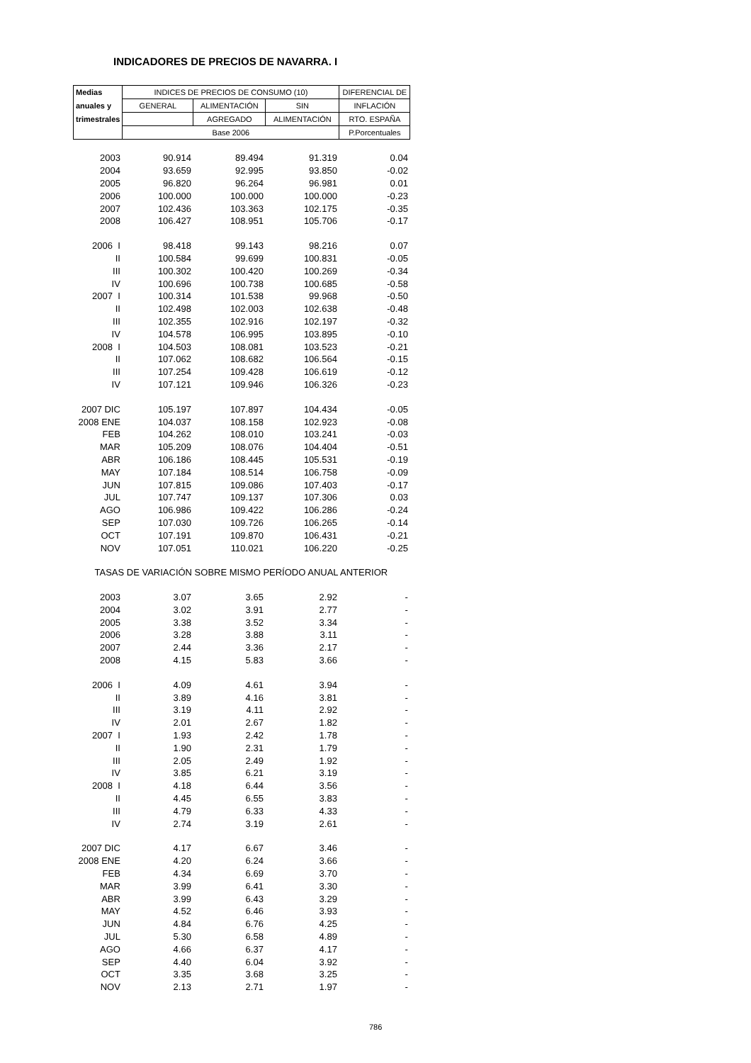INDICADORES DE PRECIOS DE NAVARRA. I
| Medias | INDICES DE PRECIOS DE CONSUMO (10) | | | DIFERENCIAL DE |
| --- | --- | --- | --- | --- |
| anuales y | GENERAL | ALIMENTACIÓN | SIN | INFLACIÓN |
| trimestrales | | AGREGADO | ALIMENTACIÓN | RTO. ESPAÑA |
| | Base 2006 | | | P.Porcentuales |
| 2003 | 90.914 | 89.494 | 91.319 | 0.04 |
| 2004 | 93.659 | 92.995 | 93.850 | -0.02 |
| 2005 | 96.820 | 96.264 | 96.981 | 0.01 |
| 2006 | 100.000 | 100.000 | 100.000 | -0.23 |
| 2007 | 102.436 | 103.363 | 102.175 | -0.35 |
| 2008 | 106.427 | 108.951 | 105.706 | -0.17 |
| 2006 I | 98.418 | 99.143 | 98.216 | 0.07 |
| II | 100.584 | 99.699 | 100.831 | -0.05 |
| III | 100.302 | 100.420 | 100.269 | -0.34 |
| IV | 100.696 | 100.738 | 100.685 | -0.58 |
| 2007 I | 100.314 | 101.538 | 99.968 | -0.50 |
| II | 102.498 | 102.003 | 102.638 | -0.48 |
| III | 102.355 | 102.916 | 102.197 | -0.32 |
| IV | 104.578 | 106.995 | 103.895 | -0.10 |
| 2008 I | 104.503 | 108.081 | 103.523 | -0.21 |
| II | 107.062 | 108.682 | 106.564 | -0.15 |
| III | 107.254 | 109.428 | 106.619 | -0.12 |
| IV | 107.121 | 109.946 | 106.326 | -0.23 |
| 2007 DIC | 105.197 | 107.897 | 104.434 | -0.05 |
| 2008 ENE | 104.037 | 108.158 | 102.923 | -0.08 |
| FEB | 104.262 | 108.010 | 103.241 | -0.03 |
| MAR | 105.209 | 108.076 | 104.404 | -0.51 |
| ABR | 106.186 | 108.445 | 105.531 | -0.19 |
| MAY | 107.184 | 108.514 | 106.758 | -0.09 |
| JUN | 107.815 | 109.086 | 107.403 | -0.17 |
| JUL | 107.747 | 109.137 | 107.306 | 0.03 |
| AGO | 106.986 | 109.422 | 106.286 | -0.24 |
| SEP | 107.030 | 109.726 | 106.265 | -0.14 |
| OCT | 107.191 | 109.870 | 106.431 | -0.21 |
| NOV | 107.051 | 110.021 | 106.220 | -0.25 |
| TASAS DE VARIACIÓN SOBRE MISMO PERÍODO ANUAL ANTERIOR | | | | |
| 2003 | 3.07 | 3.65 | 2.92 | - |
| 2004 | 3.02 | 3.91 | 2.77 | - |
| 2005 | 3.38 | 3.52 | 3.34 | - |
| 2006 | 3.28 | 3.88 | 3.11 | - |
| 2007 | 2.44 | 3.36 | 2.17 | - |
| 2008 | 4.15 | 5.83 | 3.66 | - |
| 2006 I | 4.09 | 4.61 | 3.94 | - |
| II | 3.89 | 4.16 | 3.81 | - |
| III | 3.19 | 4.11 | 2.92 | - |
| IV | 2.01 | 2.67 | 1.82 | - |
| 2007 I | 1.93 | 2.42 | 1.78 | - |
| II | 1.90 | 2.31 | 1.79 | - |
| III | 2.05 | 2.49 | 1.92 | - |
| IV | 3.85 | 6.21 | 3.19 | - |
| 2008 I | 4.18 | 6.44 | 3.56 | - |
| II | 4.45 | 6.55 | 3.83 | - |
| III | 4.79 | 6.33 | 4.33 | - |
| IV | 2.74 | 3.19 | 2.61 | - |
| 2007 DIC | 4.17 | 6.67 | 3.46 | - |
| 2008 ENE | 4.20 | 6.24 | 3.66 | - |
| FEB | 4.34 | 6.69 | 3.70 | - |
| MAR | 3.99 | 6.41 | 3.30 | - |
| ABR | 3.99 | 6.43 | 3.29 | - |
| MAY | 4.52 | 6.46 | 3.93 | - |
| JUN | 4.84 | 6.76 | 4.25 | - |
| JUL | 5.30 | 6.58 | 4.89 | - |
| AGO | 4.66 | 6.37 | 4.17 | - |
| SEP | 4.40 | 6.04 | 3.92 | - |
| OCT | 3.35 | 3.68 | 3.25 | - |
| NOV | 2.13 | 2.71 | 1.97 | - |
786